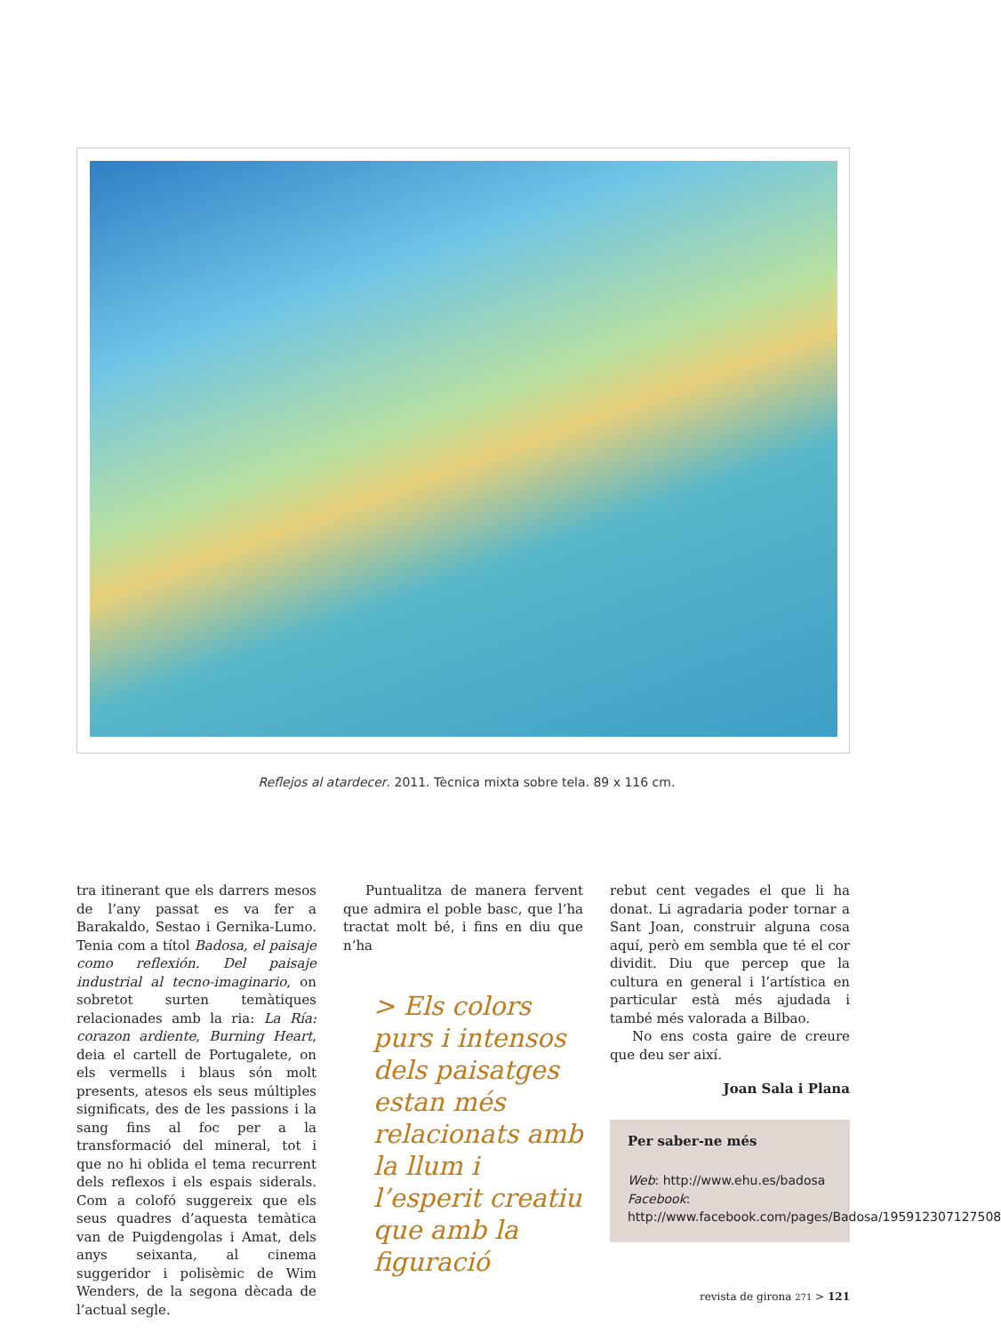Reflejos al atardecer. 2011. Tècnica mixta sobre tela. 89 x 116 cm.
tra itinerant que els darrers mesos de l’any passat es va fer a Barakaldo, Sestao i Gernika-Lumo. Tenia com a títol Badosa, el paisaje como reflexión. Del paisaje industrial al tecno-imaginario, on sobretot surten temàtiques relacionades amb la ria: La Ría: corazon ardiente, Burning Heart, deia el cartell de Portugalete, on els vermells i blaus són molt presents, atesos els seus múltiples significats, des de les passions i la sang fins al foc per a la transformació del mineral, tot i que no hi oblida el tema recurrent dels reflexos i els espais siderals. Com a colofó suggereix que els seus quadres d’aquesta temàtica van de Puigdengolas i Amat, dels anys seixanta, al cinema suggeridor i polisèmic de Wim Wenders, de la segona dècada de l’actual segle.
Puntualitza de manera fervent que admira el poble basc, que l’ha tractat molt bé, i fins en diu que n’ha
> Els colors purs i intensos dels paisatges estan més relacionats amb la llum i l’esperit creatiu que amb la figuració
rebut cent vegades el que li ha donat. Li agradaria poder tornar a Sant Joan, construir alguna cosa aquí, però em sembla que té el cor dividit. Diu que percep que la cultura en general i l’artística en particular està més ajudada i també més valorada a Bilbao.
No ens costa gaire de creure que deu ser així.
Joan Sala i Plana
Per saber-ne més
Web: http://www.ehu.es/badosa
Facebook: http://www.facebook.com/pages/Badosa/195912307127508
revista de girona 271 > 121